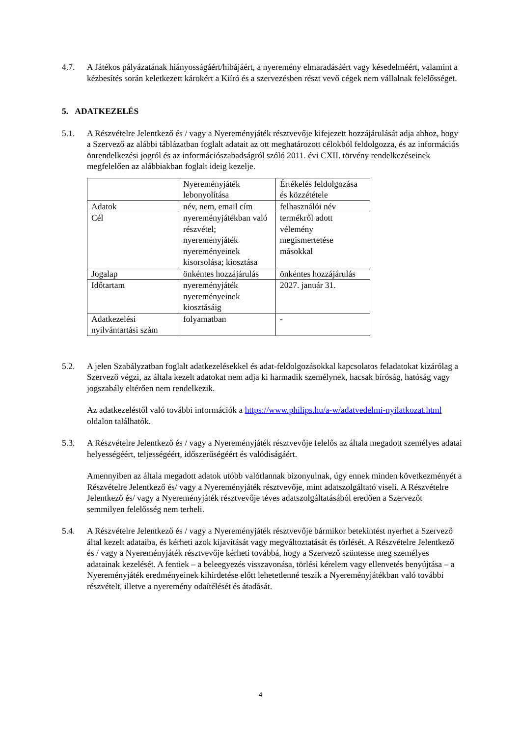4.7. A Játékos pályázatának hiányosságáért/hibájáért, a nyeremény elmaradásáért vagy késedelméért, valamint a kézbesítés során keletkezett károkért a Kiíró és a szervezésben részt vevő cégek nem vállalnak felelősséget.
5. ADATKEZELÉS
5.1. A Részvételre Jelentkező és / vagy a Nyereményjáték résztvevője kifejezett hozzájárulását adja ahhoz, hogy a Szervező az alábbi táblázatban foglalt adatait az ott meghatározott célokból feldolgozza, és az információs önrendelkezési jogról és az információszabadságról szóló 2011. évi CXII. törvény rendelkezéseinek megfelelően az alábbiakban foglalt ideig kezelje.
| | Nyereményjáték lebonyolítása | Értékelés feldolgozása és közzététele |
| Adatok | név, nem, email cím | felhasználói név |
| Cél | nyereményjátékban való részvétel; nyereményjáték nyereményeinek kisorsolása; kiosztása | termékről adott vélemény megismertetése másokkal |
| Jogalap | önkéntes hozzájárulás | önkéntes hozzájárulás |
| Időtartam | nyereményjáték nyereményeinek kiosztásáig | 2027. január 31. |
| Adatkezelési nyilvántartási szám | folyamatban | - |
5.2. A jelen Szabályzatban foglalt adatkezelésekkel és adat-feldolgozásokkal kapcsolatos feladatokat kizárólag a Szervező végzi, az általa kezelt adatokat nem adja ki harmadik személynek, hacsak bíróság, hatóság vagy jogszabály eltérően nem rendelkezik.
Az adatkezeléstől való további információk a https://www.philips.hu/a-w/adatvedelmi-nyilatkozat.html oldalon találhatók.
5.3. A Részvételre Jelentkező és / vagy a Nyereményjáték résztvevője felelős az általa megadott személyes adatai helyességéért, teljességéért, időszerűségéért és valódiságáért.
Amennyiben az általa megadott adatok utóbb valótlannak bizonyulnak, úgy ennek minden következményét a Részvételre Jelentkező és/ vagy a Nyereményjáték résztvevője, mint adatszolgáltató viseli. A Részvételre Jelentkező és/ vagy a Nyereményjáték résztvevője téves adatszolgáltatásából eredően a Szervezőt semmilyen felelősség nem terheli.
5.4. A Részvételre Jelentkező és / vagy a Nyereményjáték résztvevője bármikor betekintést nyerhet a Szervező által kezelt adataiba, és kérheti azok kijavítását vagy megváltoztatását és törlését. A Részvételre Jelentkező és / vagy a Nyereményjáték résztvevője kérheti továbbá, hogy a Szervező szüntesse meg személyes adatainak kezelését. A fentiek – a beleegyezés visszavonása, törlési kérelem vagy ellenvetés benyújtása – a Nyereményjáték eredményeinek kihirdetése előtt lehetetlenné teszik a Nyereményjátékban való további részvételt, illetve a nyeremény odaítélését és átadását.
4